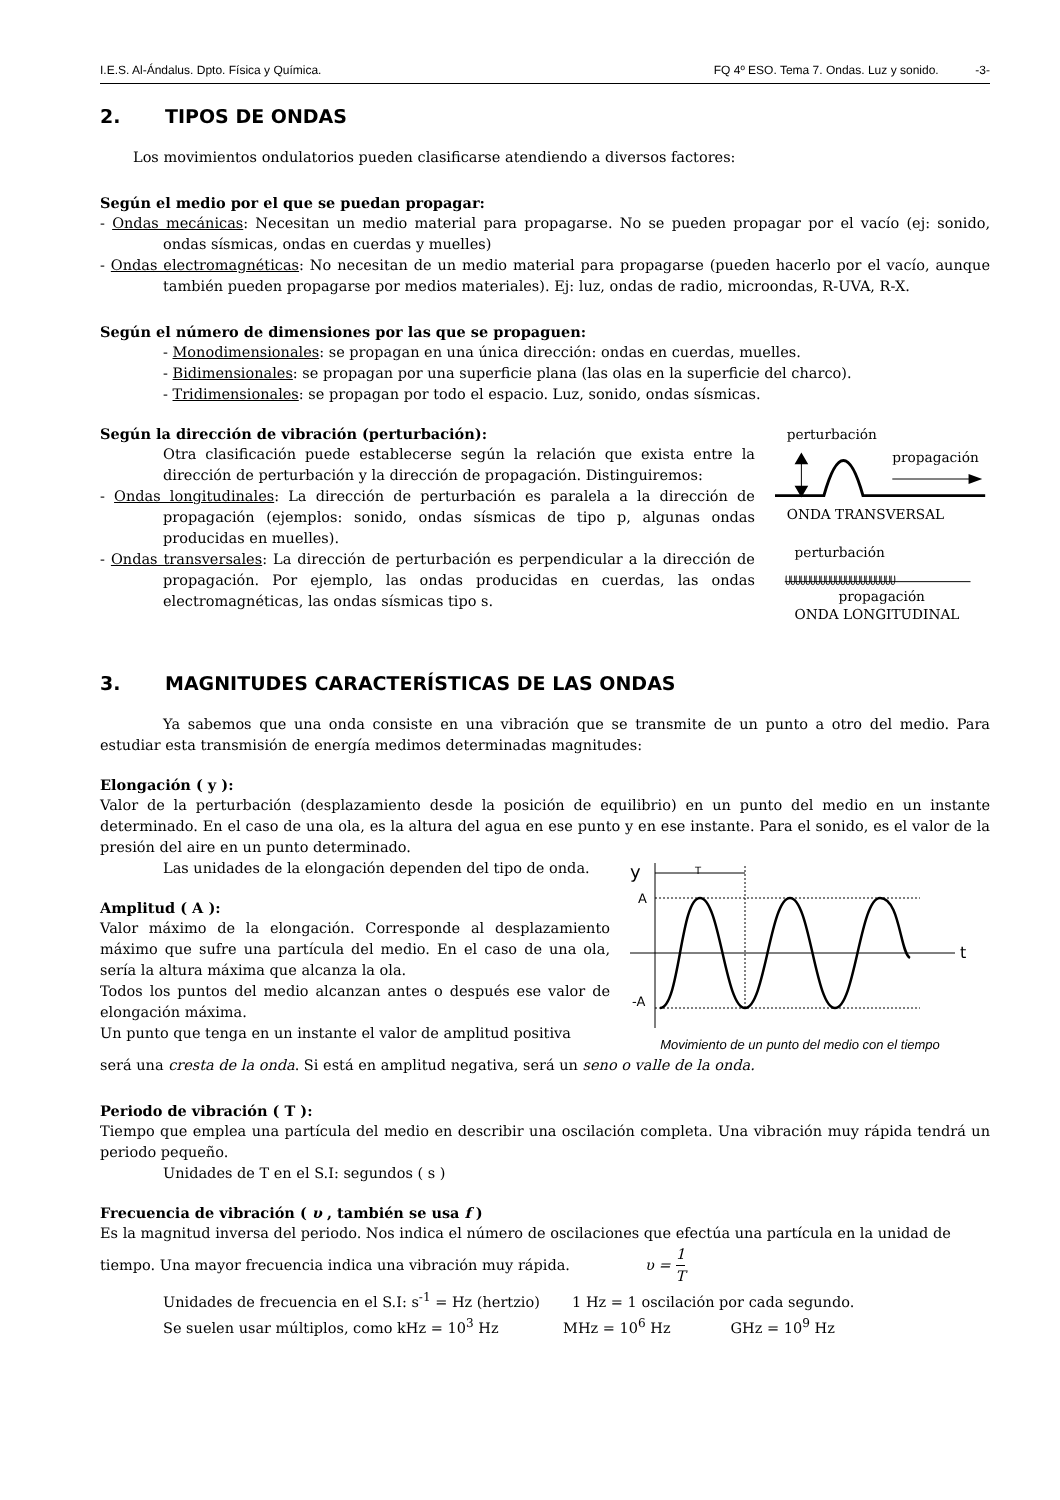I.E.S. Al-Ándalus. Dpto. Física y Química. FQ 4º ESO. Tema 7. Ondas. Luz y sonido. -3-
2. TIPOS DE ONDAS
Los movimientos ondulatorios pueden clasificarse atendiendo a diversos factores:
Según el medio por el que se puedan propagar:
- Ondas mecánicas: Necesitan un medio material para propagarse. No se pueden propagar por el vacío (ej: sonido, ondas sísmicas, ondas en cuerdas y muelles)
- Ondas electromagnéticas: No necesitan de un medio material para propagarse (pueden hacerlo por el vacío, aunque también pueden propagarse por medios materiales). Ej: luz, ondas de radio, microondas, R-UVA, R-X.
Según el número de dimensiones por las que se propaguen:
- Monodimensionales: se propagan en una única dirección: ondas en cuerdas, muelles.
- Bidimensionales: se propagan por una superficie plana (las olas en la superficie del charco).
- Tridimensionales: se propagan por todo el espacio. Luz, sonido, ondas sísmicas.
Según la dirección de vibración (perturbación):
Otra clasificación puede establecerse según la relación que exista entre la dirección de perturbación y la dirección de propagación. Distinguiremos:
- Ondas longitudinales: La dirección de perturbación es paralela a la dirección de propagación (ejemplos: sonido, ondas sísmicas de tipo p, algunas ondas producidas en muelles).
- Ondas transversales: La dirección de perturbación es perpendicular a la dirección de propagación. Por ejemplo, las ondas producidas en cuerdas, las ondas electromagnéticas, las ondas sísmicas tipo s.
perturbación
propagación
ONDA TRANSVERSAL
perturbación
ᥩᥩᥩᥩᥩᥩᥩᥩᥩᥩᥩᥩᥩᥩᥩᥩᥩᥩᥩᥩᥩᥩ
propagación
ONDA LONGITUDINAL
3. MAGNITUDES CARACTERÍSTICAS DE LAS ONDAS
Ya sabemos que una onda consiste en una vibración que se transmite de un punto a otro del medio. Para estudiar esta transmisión de energía medimos determinadas magnitudes:
Elongación ( y ):
Valor de la perturbación (desplazamiento desde la posición de equilibrio) en un punto del medio en un instante determinado. En el caso de una ola, es la altura del agua en ese punto y en ese instante. Para el sonido, es el valor de la presión del aire en un punto determinado.
Las unidades de la elongación dependen del tipo de onda.
Amplitud ( A ):
Valor máximo de la elongación. Corresponde al desplazamiento máximo que sufre una partícula del medio. En el caso de una ola, sería la altura máxima que alcanza la ola.
Todos los puntos del medio alcanzan antes o después ese valor de elongación máxima.
Un punto que tenga en un instante el valor de amplitud positiva
y
T
t
A
-A
Movimiento de un punto del medio con el tiempo
será una cresta de la onda. Si está en amplitud negativa, será un seno o valle de la onda.
Periodo de vibración ( T ):
Tiempo que emplea una partícula del medio en describir una oscilación completa. Una vibración muy rápida tendrá un periodo pequeño.
Unidades de T en el S.I: segundos ( s )
Frecuencia de vibración ( υ , también se usa f )
Es la magnitud inversa del periodo. Nos indica el número de oscilaciones que efectúa una partícula en la unidad de
tiempo. Una mayor frecuencia indica una vibración muy rápida. υ = 1 T
Unidades de frecuencia en el S.I: s<sup>-1</sup> = Hz (hertzio) 1 Hz = 1 oscilación por cada segundo.
Se suelen usar múltiplos, como kHz = 10<sup>3</sup> Hz MHz = 10<sup>6</sup> Hz GHz = 10<sup>9</sup> Hz